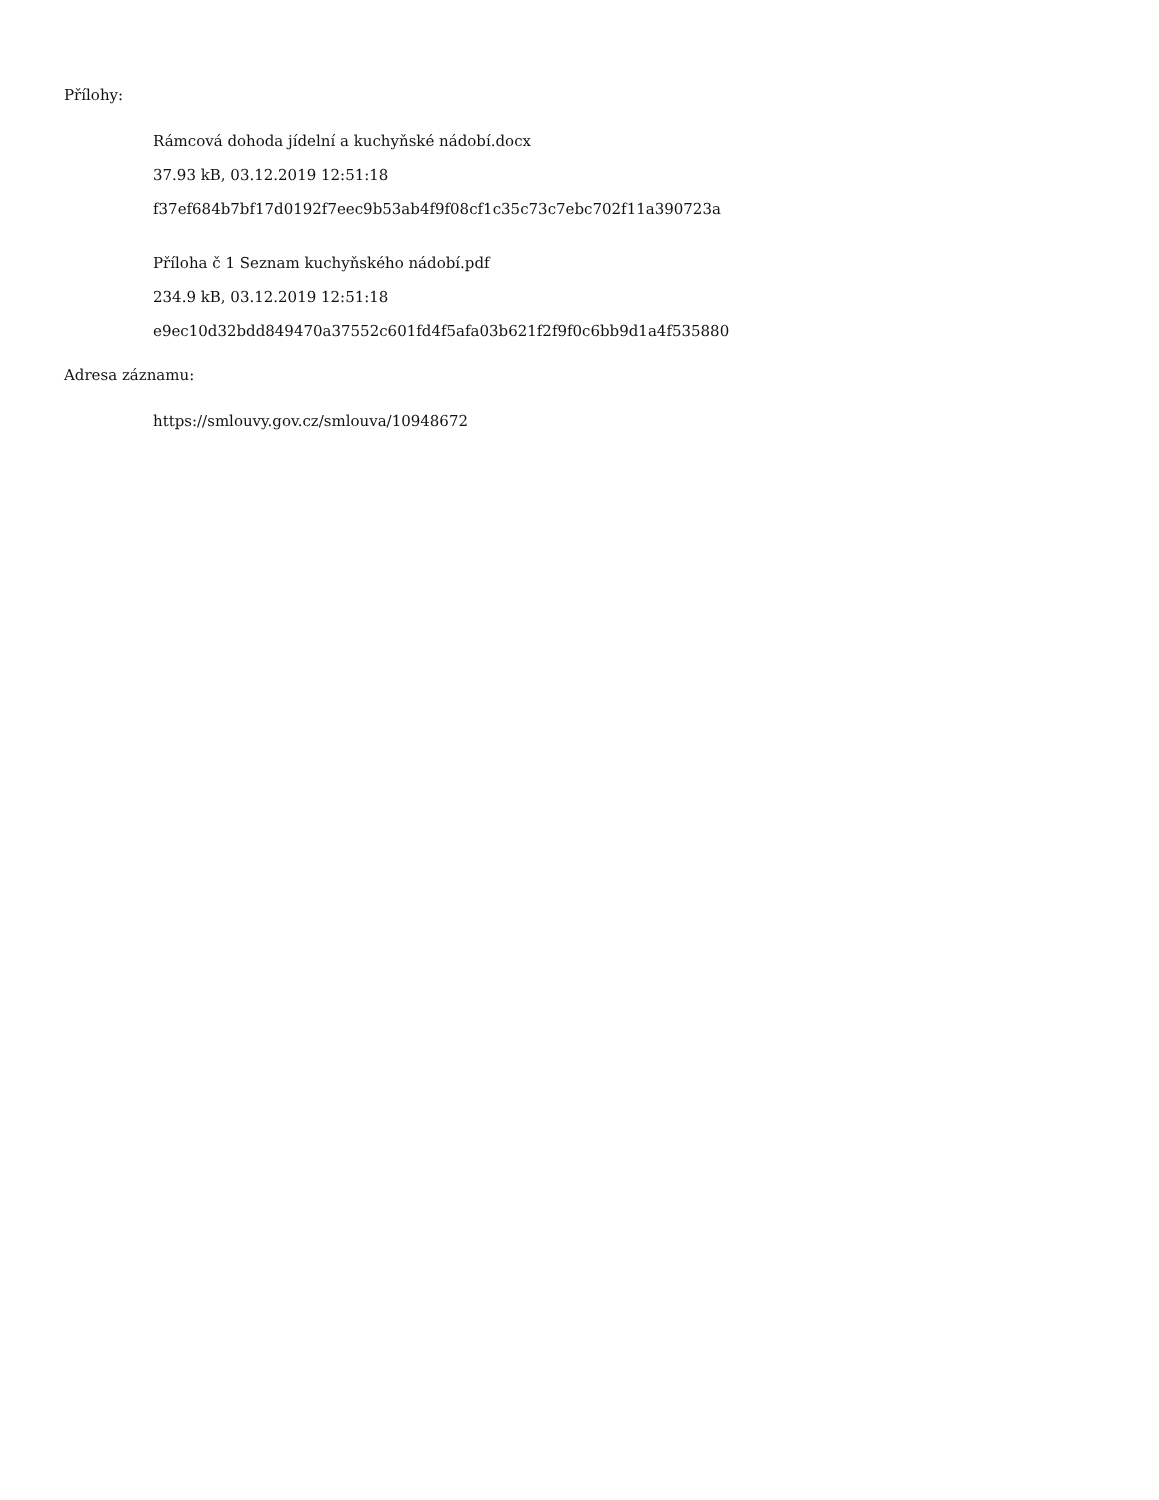Přílohy:
Rámcová dohoda jídelní a kuchyňské nádobí.docx
37.93 kB, 03.12.2019 12:51:18
f37ef684b7bf17d0192f7eec9b53ab4f9f08cf1c35c73c7ebc702f11a390723a
Příloha č 1 Seznam kuchyňského nádobí.pdf
234.9 kB, 03.12.2019 12:51:18
e9ec10d32bdd849470a37552c601fd4f5afa03b621f2f9f0c6bb9d1a4f535880
Adresa záznamu:
https://smlouvy.gov.cz/smlouva/10948672